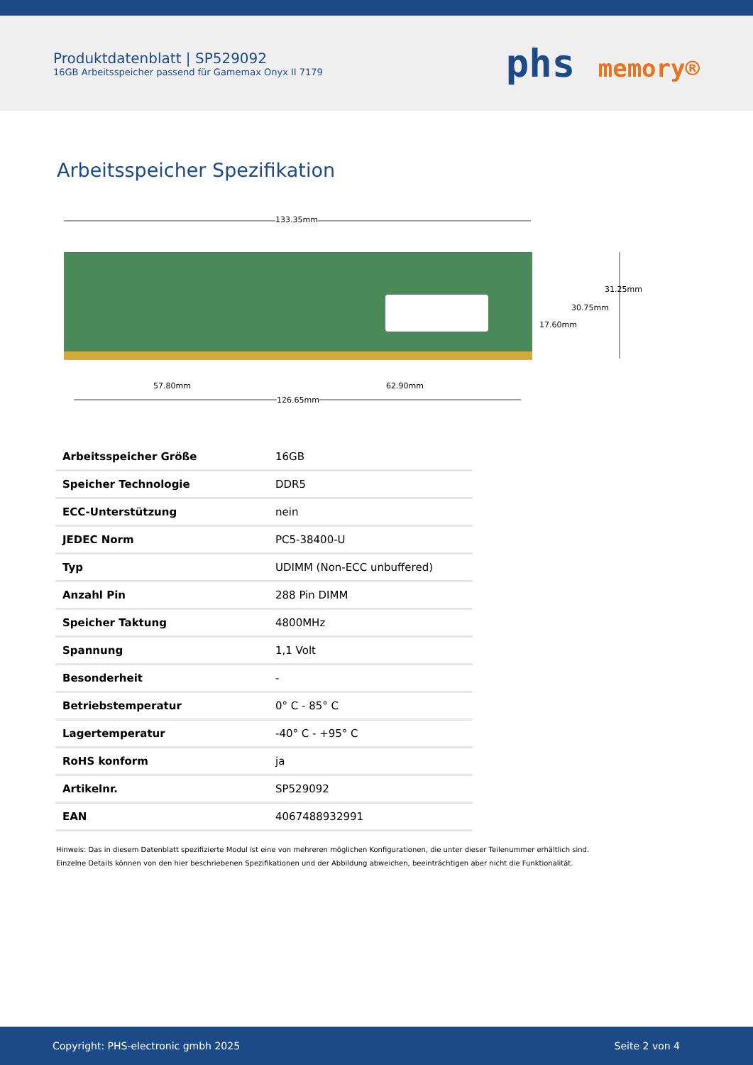Produktdatenblatt | SP529092
16GB Arbeitsspeicher passend für Gamemax Onyx II 7179
phs memory®
Arbeitsspeicher Spezifikation
133.35mm
31.25mm
30.75mm
17.60mm
57.80mm 62.90mm
126.65mm
| Arbeitsspeicher Größe | 16GB |
| Speicher Technologie | DDR5 |
| ECC-Unterstützung | nein |
| JEDEC Norm | PC5-38400-U |
| Typ | UDIMM (Non-ECC unbuffered) |
| Anzahl Pin | 288 Pin DIMM |
| Speicher Taktung | 4800MHz |
| Spannung | 1,1 Volt |
| Besonderheit | - |
| Betriebstemperatur | 0° C - 85° C |
| Lagertemperatur | -40° C - +95° C |
| RoHS konform | ja |
| Artikelnr. | SP529092 |
| EAN | 4067488932991 |
Hinweis: Das in diesem Datenblatt spezifizierte Modul ist eine von mehreren möglichen Konfigurationen, die unter dieser Teilenummer erhältlich sind.
Einzelne Details können von den hier beschriebenen Spezifikationen und der Abbildung abweichen, beeinträchtigen aber nicht die Funktionalität.
Copyright: PHS-electronic gmbh 2025 Seite 2 von 4